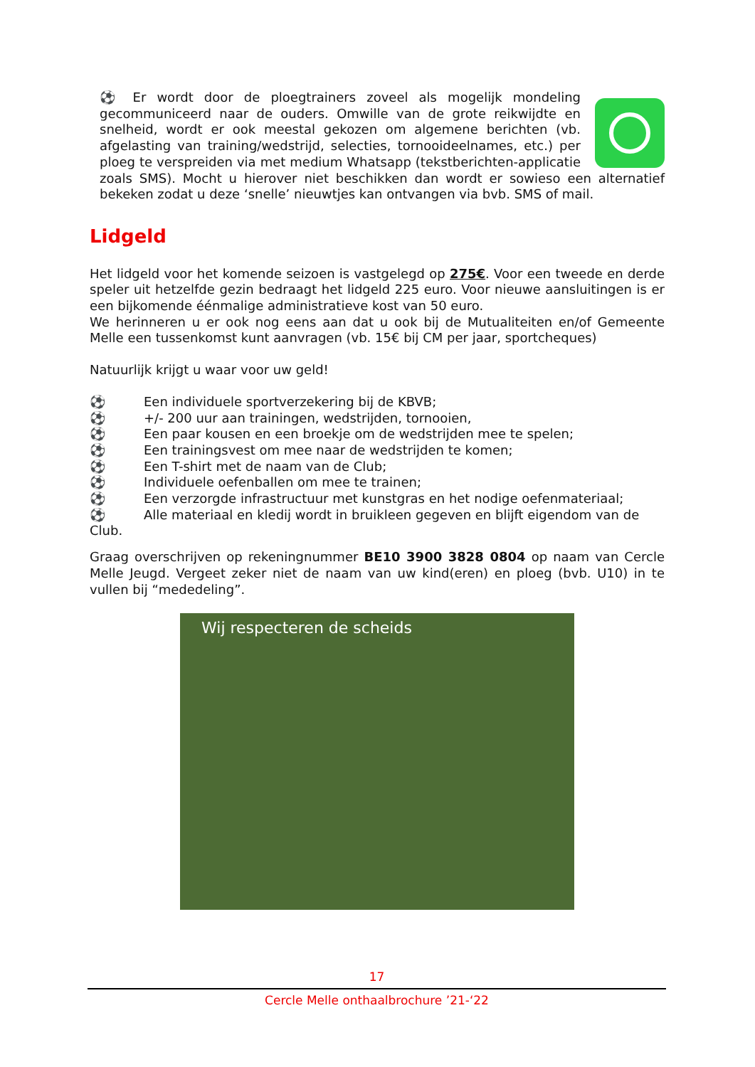⚽ Er wordt door de ploegtrainers zoveel als mogelijk mondeling gecommuniceerd naar de ouders. Omwille van de grote reikwijdte en snelheid, wordt er ook meestal gekozen om algemene berichten (vb. afgelasting van training/wedstrijd, selecties, tornooideelnames, etc.) per ploeg te verspreiden via met medium Whatsapp (tekstberichten-applicatie zoals SMS). Mocht u hierover niet beschikken dan wordt er sowieso een alternatief bekeken zodat u deze ‘snelle’ nieuwtjes kan ontvangen via bvb. SMS of mail.
Lidgeld
Het lidgeld voor het komende seizoen is vastgelegd op 275€. Voor een tweede en derde speler uit hetzelfde gezin bedraagt het lidgeld 225 euro. Voor nieuwe aansluitingen is er een bijkomende éénmalige administratieve kost van 50 euro.
We herinneren u er ook nog eens aan dat u ook bij de Mutualiteiten en/of Gemeente Melle een tussenkomst kunt aanvragen (vb. 15€ bij CM per jaar, sportcheques)
Natuurlijk krijgt u waar voor uw geld!
⚽ Een individuele sportverzekering bij de KBVB;
⚽ +/- 200 uur aan trainingen, wedstrijden, tornooien,
⚽ Een paar kousen en een broekje om de wedstrijden mee te spelen;
⚽ Een trainingsvest om mee naar de wedstrijden te komen;
⚽ Een T-shirt met de naam van de Club;
⚽ Individuele oefenballen om mee te trainen;
⚽ Een verzorgde infrastructuur met kunstgras en het nodige oefenmateriaal;
⚽ Alle materiaal en kledij wordt in bruikleen gegeven en blijft eigendom van de Club.
Graag overschrijven op rekeningnummer BE10 3900 3828 0804 op naam van Cercle Melle Jeugd. Vergeet zeker niet de naam van uw kind(eren) en ploeg (bvb. U10) in te vullen bij “mededeling”.
Wij respecteren de scheids
17
Cercle Melle onthaalbrochure ’21-‘22